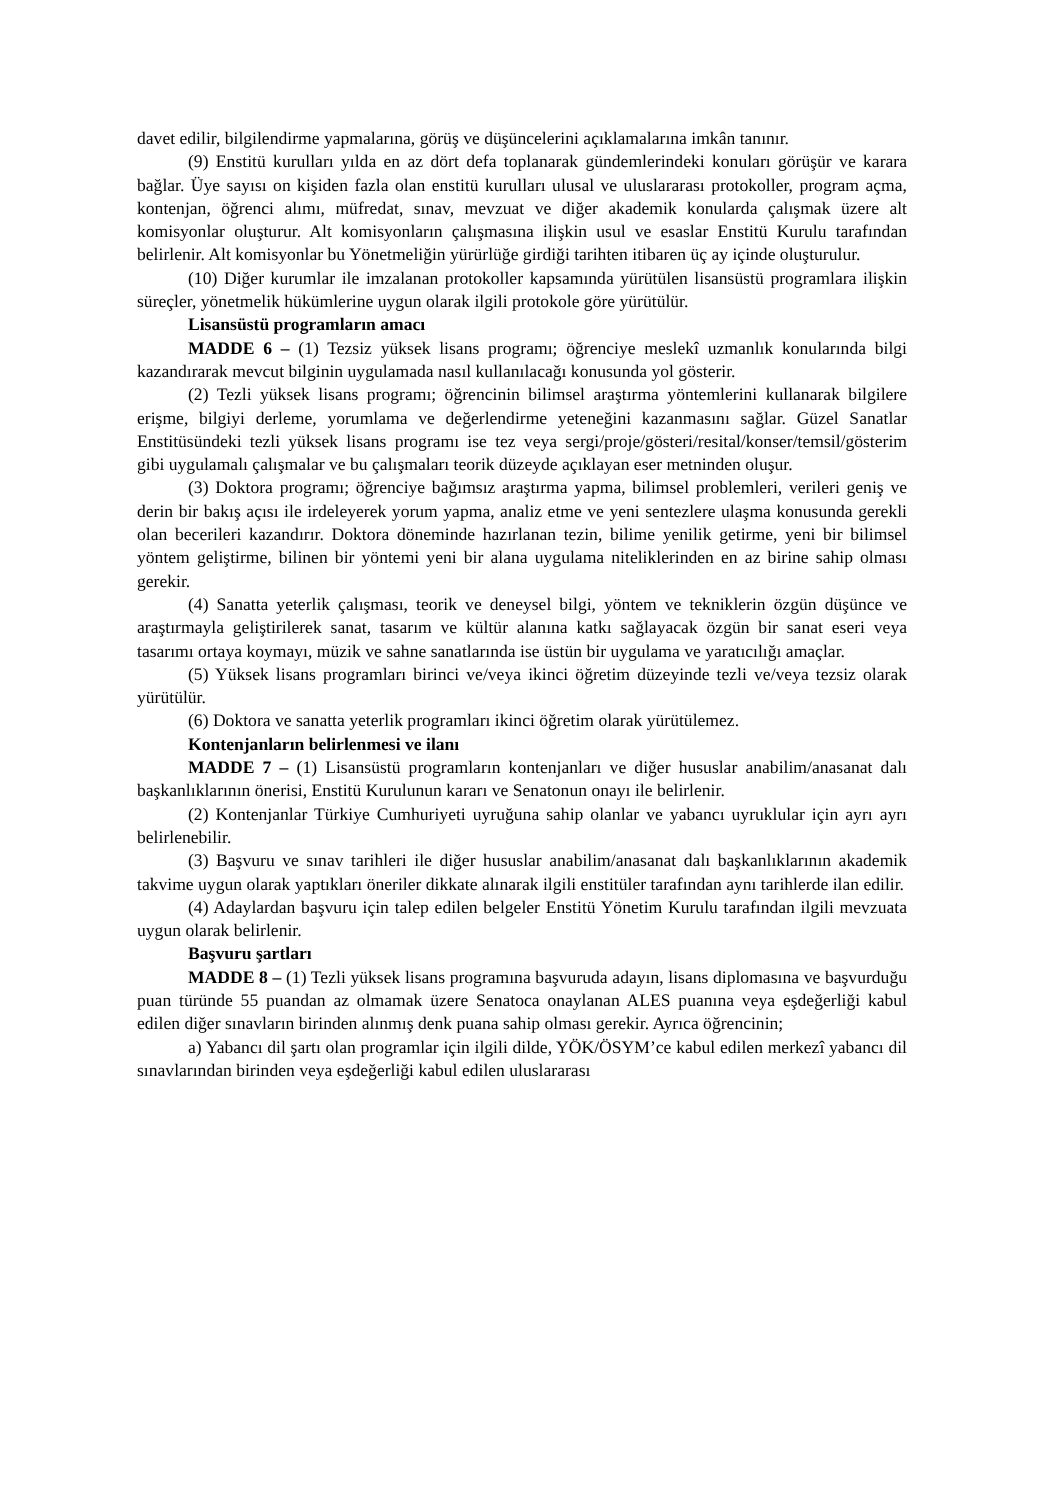davet edilir, bilgilendirme yapmalarına, görüş ve düşüncelerini açıklamalarına imkân tanınır.
(9) Enstitü kurulları yılda en az dört defa toplanarak gündemlerindeki konuları görüşür ve karara bağlar. Üye sayısı on kişiden fazla olan enstitü kurulları ulusal ve uluslararası protokoller, program açma, kontenjan, öğrenci alımı, müfredat, sınav, mevzuat ve diğer akademik konularda çalışmak üzere alt komisyonlar oluşturur. Alt komisyonların çalışmasına ilişkin usul ve esaslar Enstitü Kurulu tarafından belirlenir. Alt komisyonlar bu Yönetmeliğin yürürlüğe girdiği tarihten itibaren üç ay içinde oluşturulur.
(10) Diğer kurumlar ile imzalanan protokoller kapsamında yürütülen lisansüstü programlara ilişkin süreçler, yönetmelik hükümlerine uygun olarak ilgili protokole göre yürütülür.
Lisansüstü programların amacı
MADDE 6 – (1) Tezsiz yüksek lisans programı; öğrenciye meslekî uzmanlık konularında bilgi kazandırarak mevcut bilginin uygulamada nasıl kullanılacağı konusunda yol gösterir.
(2) Tezli yüksek lisans programı; öğrencinin bilimsel araştırma yöntemlerini kullanarak bilgilere erişme, bilgiyi derleme, yorumlama ve değerlendirme yeteneğini kazanmasını sağlar. Güzel Sanatlar Enstitüsündeki tezli yüksek lisans programı ise tez veya sergi/proje/gösteri/resital/konser/temsil/gösterim gibi uygulamalı çalışmalar ve bu çalışmaları teorik düzeyde açıklayan eser metninden oluşur.
(3) Doktora programı; öğrenciye bağımsız araştırma yapma, bilimsel problemleri, verileri geniş ve derin bir bakış açısı ile irdeleyerek yorum yapma, analiz etme ve yeni sentezlere ulaşma konusunda gerekli olan becerileri kazandırır. Doktora döneminde hazırlanan tezin, bilime yenilik getirme, yeni bir bilimsel yöntem geliştirme, bilinen bir yöntemi yeni bir alana uygulama niteliklerinden en az birine sahip olması gerekir.
(4) Sanatta yeterlik çalışması, teorik ve deneysel bilgi, yöntem ve tekniklerin özgün düşünce ve araştırmayla geliştirilerek sanat, tasarım ve kültür alanına katkı sağlayacak özgün bir sanat eseri veya tasarımı ortaya koymayı, müzik ve sahne sanatlarında ise üstün bir uygulama ve yaratıcılığı amaçlar.
(5) Yüksek lisans programları birinci ve/veya ikinci öğretim düzeyinde tezli ve/veya tezsiz olarak yürütülür.
(6) Doktora ve sanatta yeterlik programları ikinci öğretim olarak yürütülemez.
Kontenjanların belirlenmesi ve ilanı
MADDE 7 – (1) Lisansüstü programların kontenjanları ve diğer hususlar anabilim/anasanat dalı başkanlıklarının önerisi, Enstitü Kurulunun kararı ve Senatonun onayı ile belirlenir.
(2) Kontenjanlar Türkiye Cumhuriyeti uyruğuna sahip olanlar ve yabancı uyruklular için ayrı ayrı belirlenebilir.
(3) Başvuru ve sınav tarihleri ile diğer hususlar anabilim/anasanat dalı başkanlıklarının akademik takvime uygun olarak yaptıkları öneriler dikkate alınarak ilgili enstitüler tarafından aynı tarihlerde ilan edilir.
(4) Adaylardan başvuru için talep edilen belgeler Enstitü Yönetim Kurulu tarafından ilgili mevzuata uygun olarak belirlenir.
Başvuru şartları
MADDE 8 – (1) Tezli yüksek lisans programına başvuruda adayın, lisans diplomasına ve başvurduğu puan türünde 55 puandan az olmamak üzere Senatoca onaylanan ALES puanına veya eşdeğerliği kabul edilen diğer sınavların birinden alınmış denk puana sahip olması gerekir. Ayrıca öğrencinin;
a) Yabancı dil şartı olan programlar için ilgili dilde, YÖK/ÖSYM’ce kabul edilen merkezî yabancı dil sınavlarından birinden veya eşdeğerliği kabul edilen uluslararası